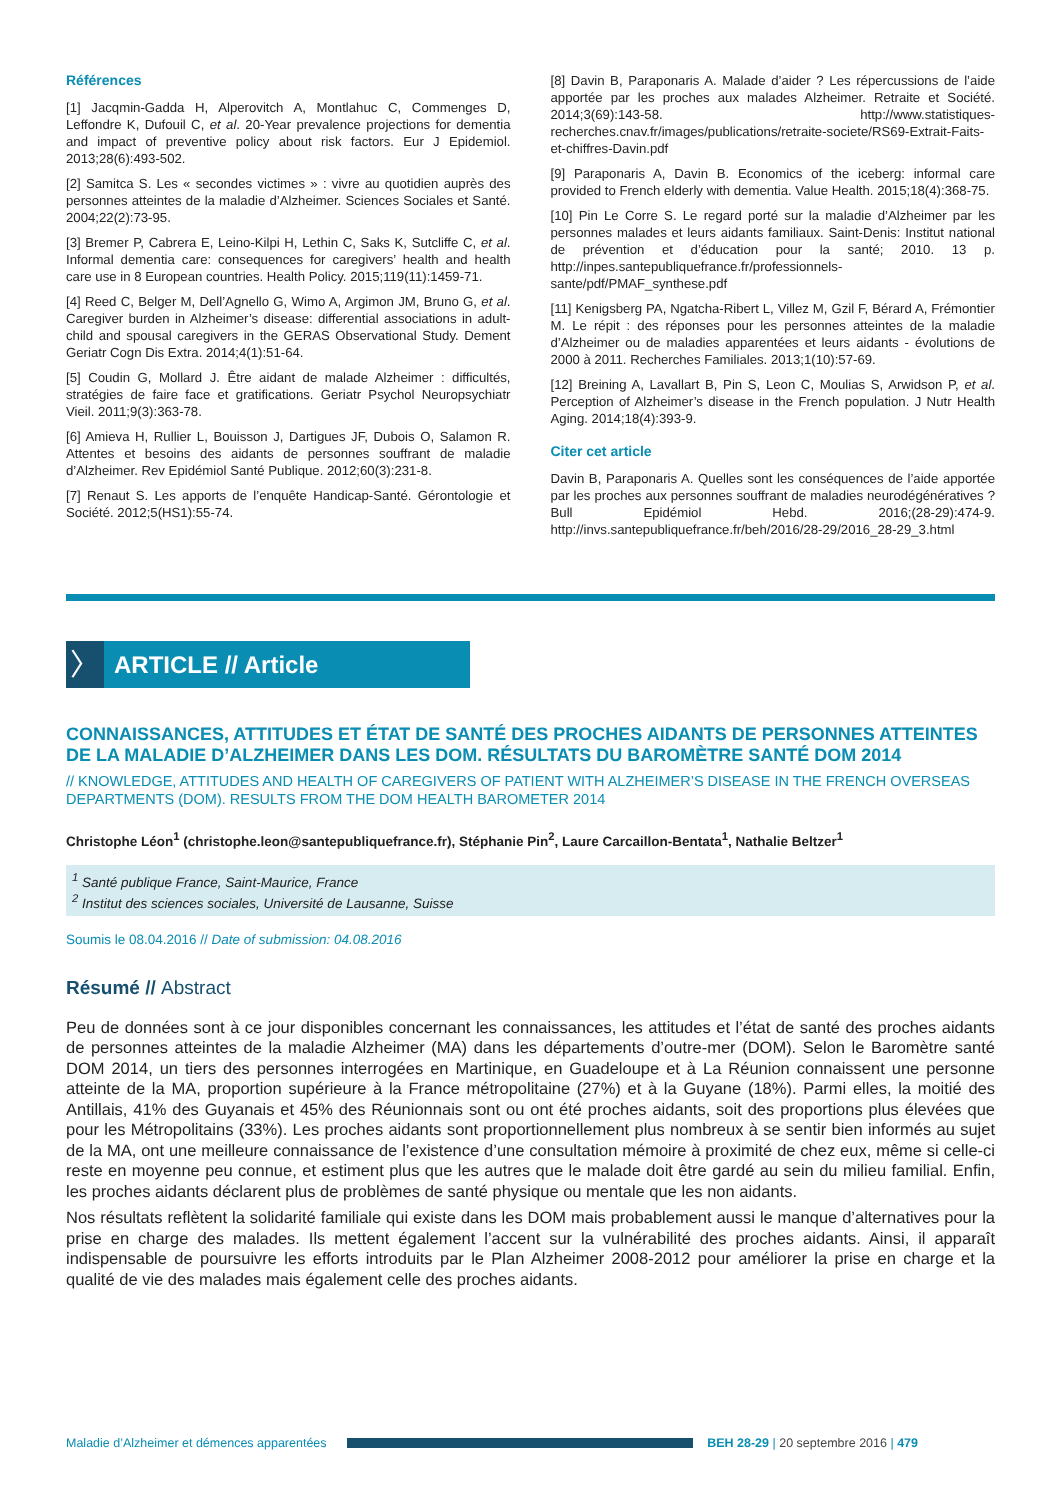Références
[1] Jacqmin-Gadda H, Alperovitch A, Montlahuc C, Commenges D, Leffondre K, Dufouil C, et al. 20-Year prevalence projections for dementia and impact of preventive policy about risk factors. Eur J Epidemiol. 2013;28(6):493-502.
[2] Samitca S. Les « secondes victimes » : vivre au quotidien auprès des personnes atteintes de la maladie d’Alzheimer. Sciences Sociales et Santé. 2004;22(2):73-95.
[3] Bremer P, Cabrera E, Leino-Kilpi H, Lethin C, Saks K, Sutcliffe C, et al. Informal dementia care: consequences for caregivers’ health and health care use in 8 European countries. Health Policy. 2015;119(11):1459-71.
[4] Reed C, Belger M, Dell’Agnello G, Wimo A, Argimon JM, Bruno G, et al. Caregiver burden in Alzheimer’s disease: differential associations in adult-child and spousal caregivers in the GERAS Observational Study. Dement Geriatr Cogn Dis Extra. 2014;4(1):51-64.
[5] Coudin G, Mollard J. Être aidant de malade Alzheimer : difficultés, stratégies de faire face et gratifications. Geriatr Psychol Neuropsychiatr Vieil. 2011;9(3):363-78.
[6] Amieva H, Rullier L, Bouisson J, Dartigues JF, Dubois O, Salamon R. Attentes et besoins des aidants de personnes souffrant de maladie d’Alzheimer. Rev Epidémiol Santé Publique. 2012;60(3):231-8.
[7] Renaut S. Les apports de l’enquête Handicap-Santé. Gérontologie et Société. 2012;5(HS1):55-74.
[8] Davin B, Paraponaris A. Malade d’aider ? Les répercussions de l’aide apportée par les proches aux malades Alzheimer. Retraite et Société. 2014;3(69):143-58. http://www.statistiques-recherches.cnav.fr/images/publications/retraite-societe/RS69-Extrait-Faits-et-chiffres-Davin.pdf
[9] Paraponaris A, Davin B. Economics of the iceberg: informal care provided to French elderly with dementia. Value Health. 2015;18(4):368-75.
[10] Pin Le Corre S. Le regard porté sur la maladie d’Alzheimer par les personnes malades et leurs aidants familiaux. Saint-Denis: Institut national de prévention et d’éducation pour la santé; 2010. 13 p. http://inpes.santepubliquefrance.fr/professionnels-sante/pdf/PMAF_synthese.pdf
[11] Kenigsberg PA, Ngatcha-Ribert L, Villez M, Gzil F, Bérard A, Frémontier M. Le répit : des réponses pour les personnes atteintes de la maladie d’Alzheimer ou de maladies apparentées et leurs aidants - évolutions de 2000 à 2011. Recherches Familiales. 2013;1(10):57-69.
[12] Breining A, Lavallart B, Pin S, Leon C, Moulias S, Arwidson P, et al. Perception of Alzheimer’s disease in the French population. J Nutr Health Aging. 2014;18(4):393-9.
Citer cet article
Davin B, Paraponaris A. Quelles sont les conséquences de l’aide apportée par les proches aux personnes souffrant de maladies neurodégénératives ? Bull Epidémiol Hebd. 2016;(28-29):474-9. http://invs.santepubliquefrance.fr/beh/2016/28-29/2016_28-29_3.html
〉
ARTICLE // Article
CONNAISSANCES, ATTITUDES ET ÉTAT DE SANTÉ DES PROCHES AIDANTS DE PERSONNES ATTEINTES DE LA MALADIE D’ALZHEIMER DANS LES DOM. RÉSULTATS DU BAROMÈTRE SANTÉ DOM 2014
// KNOWLEDGE, ATTITUDES AND HEALTH OF CAREGIVERS OF PATIENT WITH ALZHEIMER’S DISEASE IN THE FRENCH OVERSEAS DEPARTMENTS (DOM). RESULTS FROM THE DOM HEALTH BAROMETER 2014
Christophe Léon<sup>1</sup> (christophe.leon@santepubliquefrance.fr), Stéphanie Pin<sup>2</sup>, Laure Carcaillon-Bentata<sup>1</sup>, Nathalie Beltzer<sup>1</sup>
<sup>1</sup> Santé publique France, Saint-Maurice, France
<sup>2</sup> Institut des sciences sociales, Université de Lausanne, Suisse
Soumis le 08.04.2016 // Date of submission: 04.08.2016
Résumé // Abstract
Peu de données sont à ce jour disponibles concernant les connaissances, les attitudes et l’état de santé des proches aidants de personnes atteintes de la maladie Alzheimer (MA) dans les départements d’outre-mer (DOM). Selon le Baromètre santé DOM 2014, un tiers des personnes interrogées en Martinique, en Guadeloupe et à La Réunion connaissent une personne atteinte de la MA, proportion supérieure à la France métropolitaine (27%) et à la Guyane (18%). Parmi elles, la moitié des Antillais, 41% des Guyanais et 45% des Réunionnais sont ou ont été proches aidants, soit des proportions plus élevées que pour les Métropolitains (33%). Les proches aidants sont proportionnellement plus nombreux à se sentir bien informés au sujet de la MA, ont une meilleure connaissance de l’existence d’une consultation mémoire à proximité de chez eux, même si celle-ci reste en moyenne peu connue, et estiment plus que les autres que le malade doit être gardé au sein du milieu familial. Enfin, les proches aidants déclarent plus de problèmes de santé physique ou mentale que les non aidants.
Nos résultats reflètent la solidarité familiale qui existe dans les DOM mais probablement aussi le manque d’alternatives pour la prise en charge des malades. Ils mettent également l’accent sur la vulnérabilité des proches aidants. Ainsi, il apparaît indispensable de poursuivre les efforts introduits par le Plan Alzheimer 2008-2012 pour améliorer la prise en charge et la qualité de vie des malades mais également celle des proches aidants.
Maladie d’Alzheimer et démences apparentées
BEH 28-29 | 20 septembre 2016 | 479